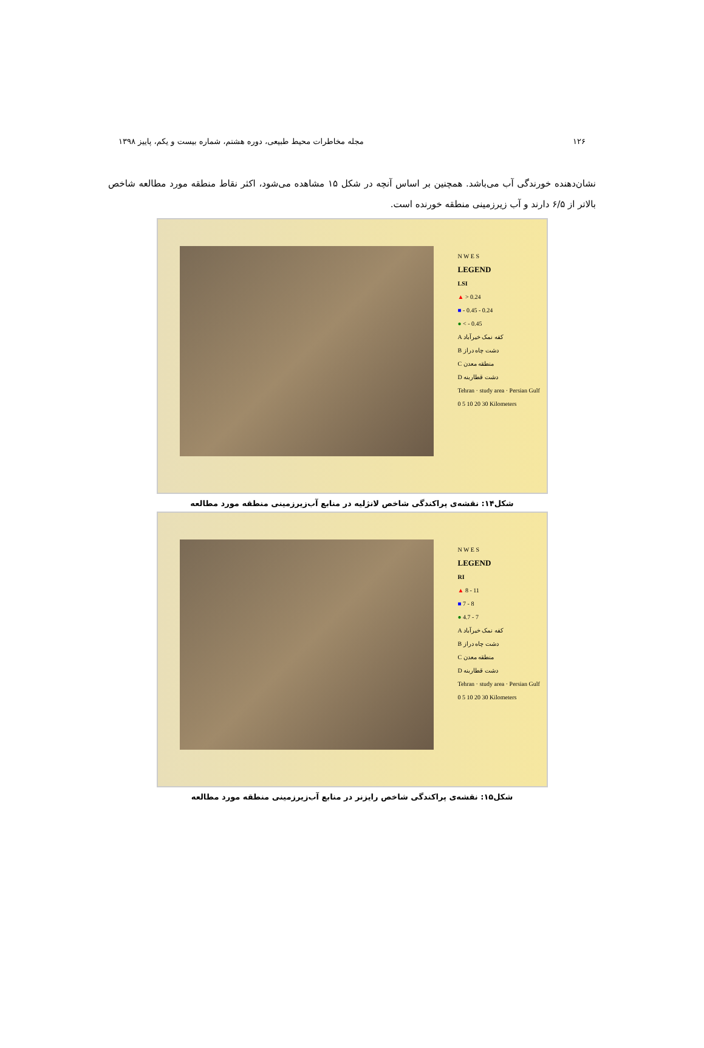۱۲۶ مجله مخاطرات محیط طبیعی، دوره هشتم، شماره بیست و یکم، پاییز ۱۳۹۸
نشان‌دهنده خورندگی آب می‌باشد. همچنین بر اساس آنچه در شکل ۱۵ مشاهده می‌شود، اکثر نقاط منطقه مورد مطالعه شاخص بالاتر از ۶/۵ دارند و آب زیرزمینی منطقه خورنده است.
N W E S
LEGEND
LSI
▲ > 0.24
■ - 0.45 - 0.24
● < - 0.45
A کفه نمک خیرآباد
B دشت چاه دراز
C منطقه معدن
D دشت قطاربنه
Tehran · study area · Persian Gulf
0 5 10 20 30 Kilometers
شکل۱۴: نقشه‌ی پراکندگی شاخص لانژلیه در منابع آب‌زیرزمینی منطقه مورد مطالعه
N W E S
LEGEND
RI
▲ 8 - 11
■ 7 - 8
● 4.7 - 7
A کفه نمک خیرآباد
B دشت چاه دراز
C منطقه معدن
D دشت قطاربنه
Tehran · study area · Persian Gulf
0 5 10 20 30 Kilometers
شکل۱۵: نقشه‌ی پراکندگی شاخص رایزنر در منابع آب‌زیرزمینی منطقه مورد مطالعه